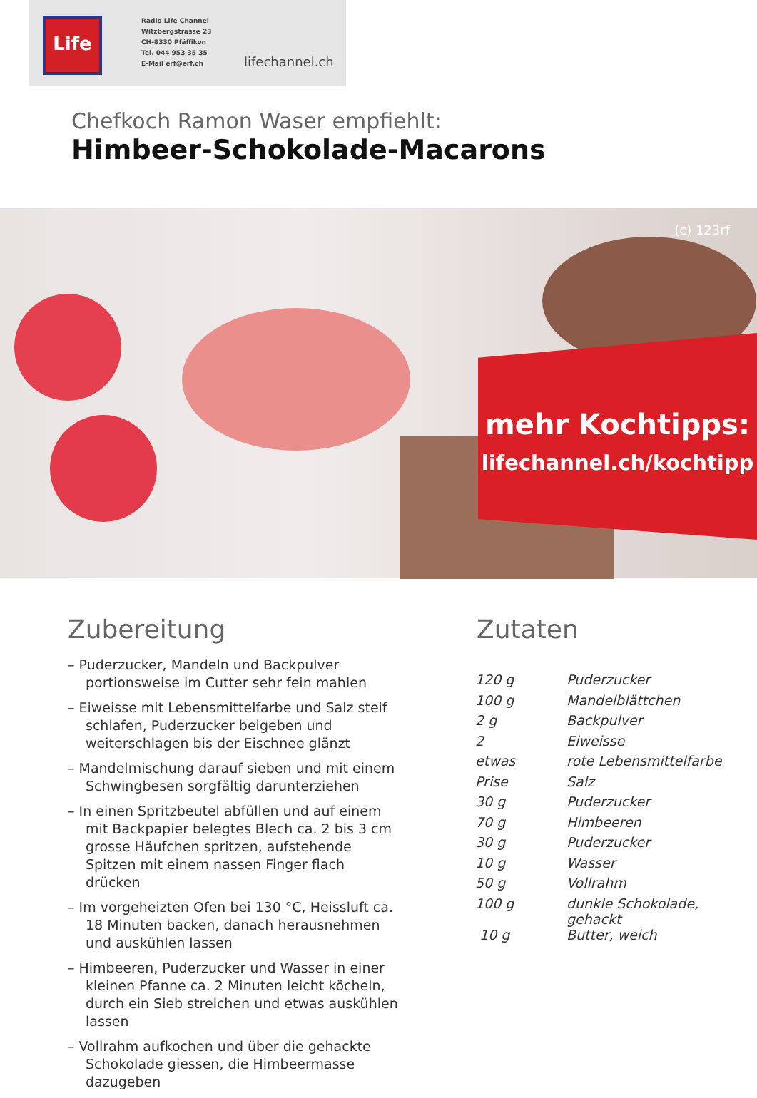Life
Radio Life Channel
Witzbergstrasse 23
CH-8330 Pfäffikon
Tel. 044 953 35 35
E-Mail erf@erf.ch
lifechannel.ch
Chefkoch Ramon Waser empfiehlt:
Himbeer-Schokolade-Macarons
(c) 123rf
mehr Kochtipps:
lifechannel.ch/kochtipp
Zubereitung Zutaten
– Puderzucker, Mandeln und Backpulver portionsweise im Cutter sehr fein mahlen
– Eiweisse mit Lebensmittelfarbe und Salz steif schlafen, Puderzucker beigeben und weiterschlagen bis der Eischnee glänzt
– Mandelmischung darauf sieben und mit einem Schwingbesen sorgfältig darunterziehen
– In einen Spritzbeutel abfüllen und auf einem mit Backpapier belegtes Blech ca. 2 bis 3 cm grosse Häufchen spritzen, aufstehende Spitzen mit einem nassen Finger flach drücken
– Im vorgeheizten Ofen bei 130 °C, Heissluft ca. 18 Minuten backen, danach herausnehmen und auskühlen lassen
– Himbeeren, Puderzucker und Wasser in einer kleinen Pfanne ca. 2 Minuten leicht köcheln, durch ein Sieb streichen und etwas auskühlen lassen
– Vollrahm aufkochen und über die gehackte Schokolade giessen, die Himbeermasse dazugeben
| 120 g | Puderzucker |
| 100 g | Mandelblättchen |
| 2 g | Backpulver |
| 2 | Eiweisse |
| etwas | rote Lebensmittelfarbe |
| Prise | Salz |
| 30 g | Puderzucker |
| 70 g | Himbeeren |
| 30 g | Puderzucker |
| 10 g | Wasser |
| 50 g | Vollrahm |
| 100 g | dunkle Schokolade, gehackt |
| 10 g | Butter, weich |